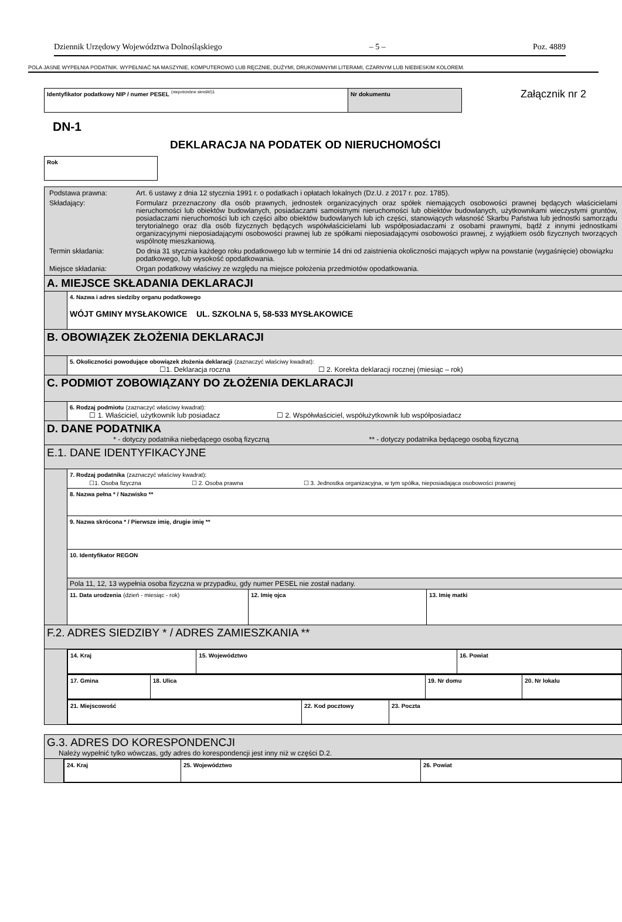Dziennik Urzędowy Województwa Dolnośląskiego – 5 – Poz. 4889
POLA JASNE WYPEŁNIA PODATNIK. WYPEŁNIAĆ NA MASZYNIE, KOMPUTEROWO LUB RĘCZNIE, DUŻYMI, DRUKOWANYMI LITERAMI, CZARNYM LUB NIEBIESKIM KOLOREM.
| Identyfikator podatkowy NIP / numer PESEL <sup>(niepotrzebne skreślić)1</sup> | Nr dokumentu |
Załącznik nr 2
DN-1
DEKLARACJA NA PODATEK OD NIERUCHOMOŚCI
| Rok |
| / Podstawa prawna: / Art. 6 ustawy z dnia 12 stycznia 1991 r. o podatkach i opłatach lokalnych (Dz.U. z 2017 r. poz. 1785). / / Składający: / Formularz przeznaczony dla osób prawnych, jednostek organizacyjnych oraz spółek niemających osobowości prawnej będących właścicielami nieruchomości lub obiektów budowlanych, posiadaczami samoistnymi nieruchomości lub obiektów budowlanych, użytkownikami wieczystymi gruntów, posiadaczami nieruchomości lub ich części albo obiektów budowlanych lub ich części, stanowiących własność Skarbu Państwa lub jednostki samorządu terytorialnego oraz dla osób fizycznych będących współwłaścicielami lub współposiadaczami z osobami prawnymi, bądź z innymi jednostkami organizacyjnymi nieposiadającymi osobowości prawnej lub ze spółkami nieposiadającymi osobowości prawnej, z wyjątkiem osób fizycznych tworzących wspólnotę mieszkaniową. / / Termin składania: / Do dnia 31 stycznia każdego roku podatkowego lub w terminie 14 dni od zaistnienia okoliczności mających wpływ na powstanie (wygaśnięcie) obowiązku podatkowego, lub wysokość opodatkowania. / / Miejsce składania: / Organ podatkowy właściwy ze względu na miejsce położenia przedmiotów opodatkowania. / | | | |
| A. MIEJSCE SKŁADANIA DEKLARACJI | | | |
| | 4. Nazwa i adres siedziby organu podatkowego WÓJT GMINY MYSŁAKOWICE UL. SZKOLNA 5, 58-533 MYSŁAKOWICE | | |
| B. OBOWIĄZEK ZŁOŻENIA DEKLARACJI | | | |
| | 5. Okoliczności powodujące obowiązek złożenia deklaracji (zaznaczyć właściwy kwadrat): ☐1. Deklaracja roczna ☐ 2. Korekta deklaracji rocznej (miesiąc – rok) | | |
| C. PODMIOT ZOBOWIĄZANY DO ZŁOŻENIA DEKLARACJI | | | |
| | 6. Rodzaj podmiotu (zaznaczyć właściwy kwadrat): ☐ 1. Właściciel, użytkownik lub posiadacz ☐ 2. Współwłaściciel, współużytkownik lub współposiadacz | | |
| D. DANE PODATNIKA * - dotyczy podatnika niebędącego osobą fizyczną ** - dotyczy podatnika będącego osobą fizyczną | | | |
| E.1. DANE IDENTYFIKACYJNE | | | |
| | 7. Rodzaj podatnika (zaznaczyć właściwy kwadrat): ☐1. Osoba fizyczna ☐ 2. Osoba prawna ☐ 3. Jednostka organizacyjna, w tym spółka, nieposiadająca osobowości prawnej | | |
| | 8. Nazwa pełna * / Nazwisko ** | | |
| | 9. Nazwa skrócona * / Pierwsze imię, drugie imię ** | | |
| | 10. Identyfikator REGON | | |
| | Pola 11, 12, 13 wypełnia osoba fizyczna w przypadku, gdy numer PESEL nie został nadany. | | |
| | 11. Data urodzenia (dzień - miesiąc - rok) | 12. Imię ojca | 13. Imię matki |
| F.2. ADRES SIEDZIBY * / ADRES ZAMIESZKANIA ** | | | |
| | / 14. Kraj / 15. Województwo / 16. Powiat / | | |
| | / 17. Gmina / 18. Ulica / 19. Nr domu / 20. Nr lokalu / | | |
| | / 21. Miejscowość / 22. Kod pocztowy / 23. Poczta / | | |
| G.3. ADRES DO KORESPONDENCJI Należy wypełnić tylko wówczas, gdy adres do korespondencji jest inny niż w części D.2. | |
| | / 24. Kraj / 25. Województwo / 26. Powiat / |